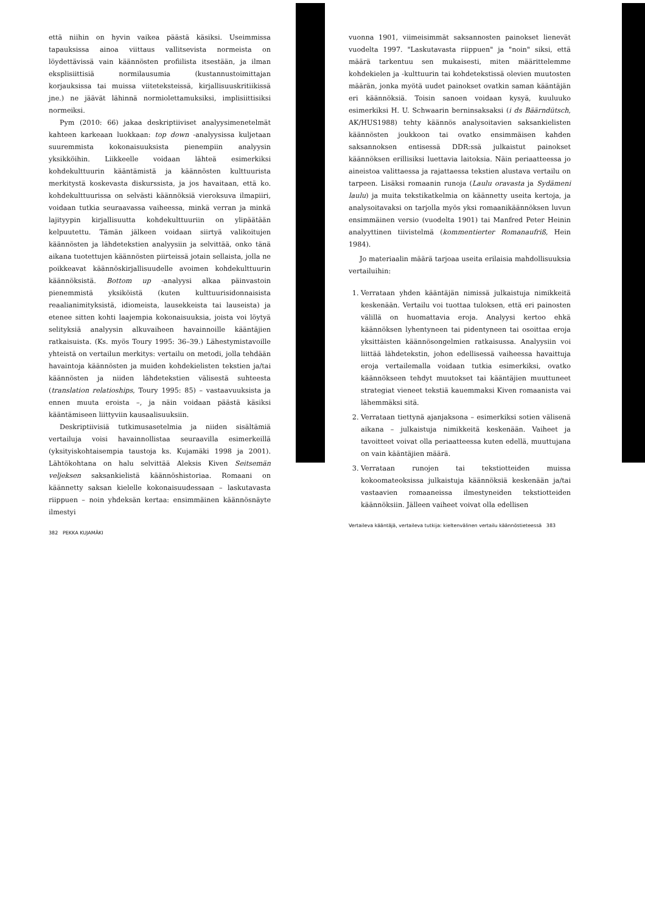että niihin on hyvin vaikea päästä käsiksi. Useimmissa tapauksissa ainoa viittaus vallitsevista normeista on löydettävissä vain käännösten profiilista itsestään, ja ilman eksplisiittisiä normilausumia (kustannustoimittajan korjauksissa tai muissa viiteteksteissä, kirjallisuuskritiikissä jne.) ne jäävät lähinnä normiolettamuksiksi, implisiittisiksi normeiksi.
Pym (2010: 66) jakaa deskriptiiviset analyysimenetelmät kahteen karkeaan luokkaan: top down -analyysissa kuljetaan suuremmista kokonaisuuksista pienempiin analyysin yksikköihin. Liikkeelle voidaan lähteä esimerkiksi kohdekulttuurin kääntämistä ja käännösten kulttuurista merkitystä koskevasta diskurssista, ja jos havaitaan, että ko. kohdekulttuurissa on selvästi käännöksiä vieroksuva ilmapiiri, voidaan tutkia seuraavassa vaiheessa, minkä verran ja minkä lajityypin kirjallisuutta kohdekulttuuriin on ylipäätään kelpuutettu. Tämän jälkeen voidaan siirtyä valikoitujen käännösten ja lähdetekstien analyysiin ja selvittää, onko tänä aikana tuotettujen käännösten piirteissä jotain sellaista, jolla ne poikkeavat käännöskirjallisuudelle avoimen kohdekulttuurin käännöksistä. Bottom up -analyysi alkaa päinvastoin pienemmistä yksiköistä (kuten kulttuurisidonnaisista reaalianimityksistä, idiomeista, lausekkeista tai lauseista) ja etenee sitten kohti laajempia kokonaisuuksia, joista voi löytyä selityksiä analyysin alkuvaiheen havainnoille kääntäjien ratkaisuista. (Ks. myös Toury 1995: 36–39.) Lähestymistavoille yhteistä on vertailun merkitys: vertailu on metodi, jolla tehdään havaintoja käännösten ja muiden kohdekielisten tekstien ja/tai käännösten ja niiden lähdetekstien välisestä suhteesta (translation relatioships, Toury 1995: 85) – vastaavuuksista ja ennen muuta eroista –, ja näin voidaan päästä käsiksi kääntämiseen liittyviin kausaalisuuksiin.
Deskriptiivisiä tutkimusasetelmia ja niiden sisältämiä vertailuja voisi havainnollistaa seuraavilla esimerkeillä (yksityiskohtaisempia taustoja ks. Kujamäki 1998 ja 2001). Lähtökohtana on halu selvittää Aleksis Kiven Seitsemän veljeksen saksankielistä käännöshistoriaa. Romaani on käännetty saksan kielelle kokonaisuudessaan – laskutavasta riippuen – noin yhdeksän kertaa: ensimmäinen käännösnäyte ilmestyi
382 PEKKA KUJAMÄKI
vuonna 1901, viimeisimmät saksannosten painokset lienevät vuodelta 1997. "Laskutavasta riippuen" ja "noin" siksi, että määrä tarkentuu sen mukaisesti, miten määrittelemme kohdekielen ja -kulttuurin tai kohdetekstissä olevien muutosten määrän, jonka myötä uudet painokset ovatkin saman kääntäjän eri käännöksiä. Toisin sanoen voidaan kysyä, kuuluuko esimerkiksi H. U. Schwaarin berninsaksaksi (i ds Bäärndütsch, AK/HUS1988) tehty käännös analysoitavien saksankielisten käännösten joukkoon tai ovatko ensimmäisen kahden saksannoksen entisessä DDR:ssä julkaistut painokset käännöksen erillisiksi luettavia laitoksia. Näin periaatteessa jo aineistoa valittaessa ja rajattaessa tekstien alustava vertailu on tarpeen. Lisäksi romaanin runoja (Laulu oravasta ja Sydämeni laulu) ja muita tekstikatkelmia on käännetty useita kertoja, ja analysoitavaksi on tarjolla myös yksi romaanikäännöksen luvun ensimmäinen versio (vuodelta 1901) tai Manfred Peter Heinin analyyttinen tiivistelmä (kommentierter Romanaufriß, Hein 1984).
Jo materiaalin määrä tarjoaa useita erilaisia mahdollisuuksia vertailuihin:
1. Verrataan yhden kääntäjän nimissä julkaistuja nimikkeitä keskenään. Vertailu voi tuottaa tuloksen, että eri painosten välillä on huomattavia eroja. Analyysi kertoo ehkä käännöksen lyhentyneen tai pidentyneen tai osoittaa eroja yksittäisten käännösongelmien ratkaisussa. Analyysiin voi liittää lähdetekstin, johon edellisessä vaiheessa havaittuja eroja vertailemalla voidaan tutkia esimerkiksi, ovatko käännökseen tehdyt muutokset tai kääntäjien muuttuneet strategiat vieneet tekstiä kauemmaksi Kiven romaanista vai lähemmäksi sitä.
2. Verrataan tiettynä ajanjaksona – esimerkiksi sotien välisenä aikana – julkaistuja nimikkeitä keskenään. Vaiheet ja tavoitteet voivat olla periaatteessa kuten edellä, muuttujana on vain kääntäjien määrä.
3. Verrataan runojen tai tekstiotteiden muissa kokoomateoksissa julkaistuja käännöksiä keskenään ja/tai vastaavien romaaneissa ilmestyneiden tekstiotteiden käännöksiin. Jälleen vaiheet voivat olla edellisen
Vertaileva kääntäjä, vertaileva tutkija: kieltenvälinen vertailu käännöstieteessä 383